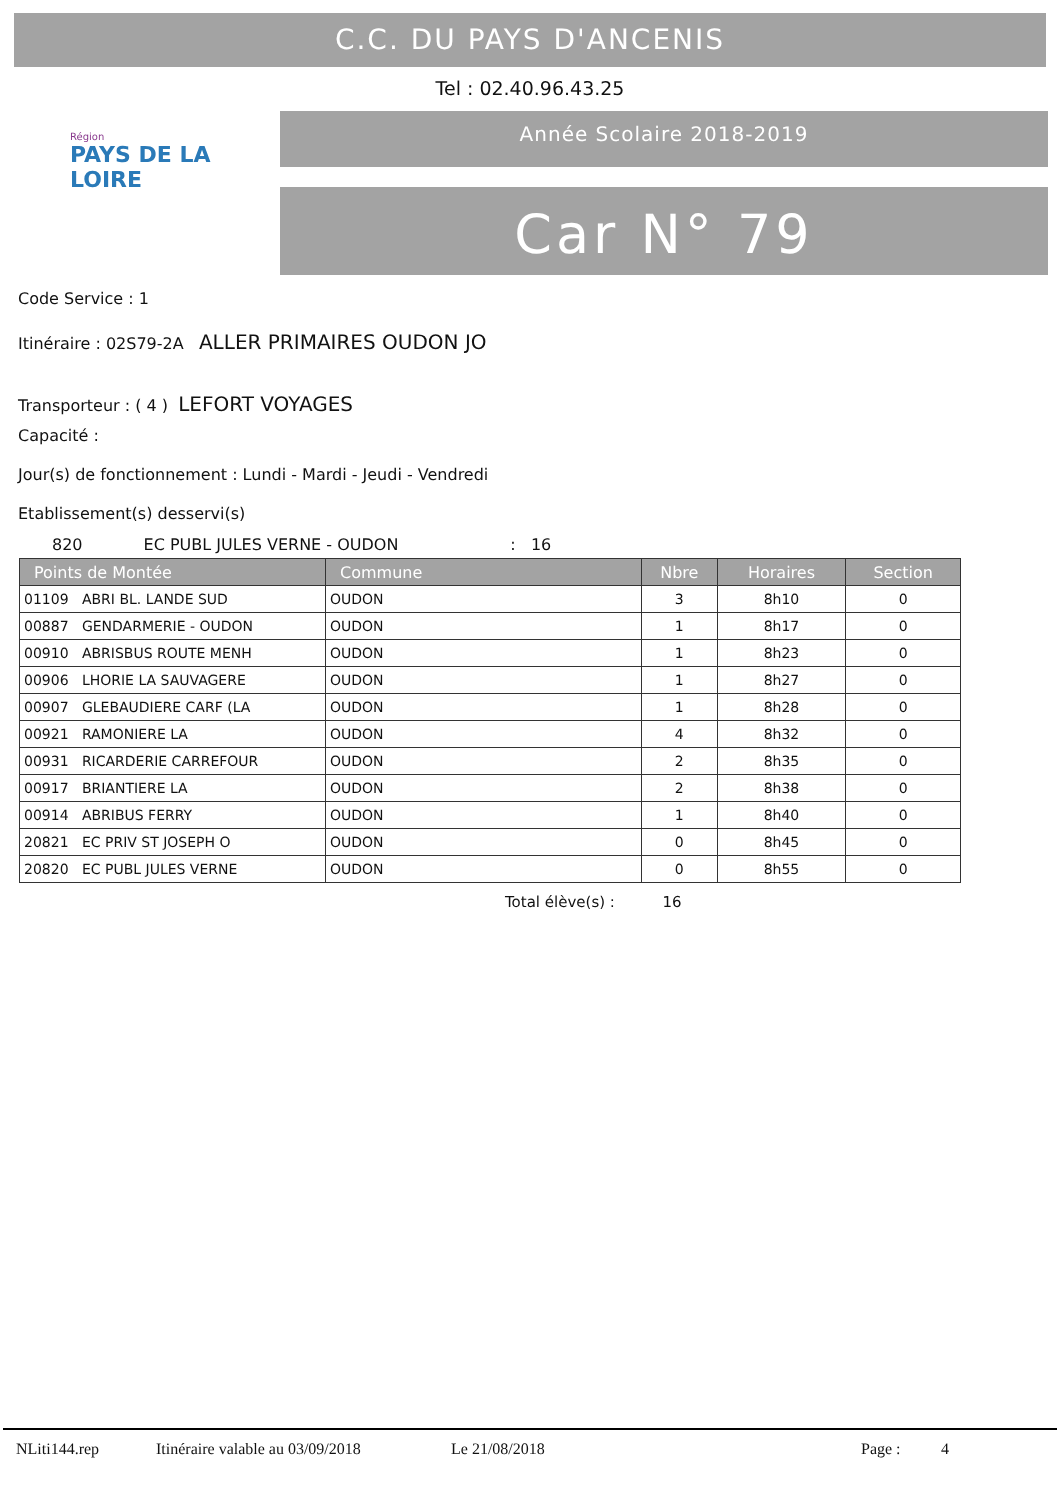C.C. DU PAYS D'ANCENIS
Tel : 02.40.96.43.25
Région
PAYS DE LA LOIRE
Année Scolaire 2018-2019
Car N° 79
Code Service : 1
Itinéraire : 02S79-2A ALLER PRIMAIRES OUDON JO
Transporteur : ( 4 ) LEFORT VOYAGES
Capacité :
Jour(s) de fonctionnement : Lundi - Mardi - Jeudi - Vendredi
Etablissement(s) desservi(s)
820 EC PUBL JULES VERNE - OUDON : 16
| Points de Montée | Commune | Nbre | Horaires | Section |
| --- | --- | --- | --- | --- |
| 01109 ABRI BL. LANDE SUD | OUDON | 3 | 8h10 | 0 |
| 00887 GENDARMERIE - OUDON | OUDON | 1 | 8h17 | 0 |
| 00910 ABRISBUS ROUTE MENH | OUDON | 1 | 8h23 | 0 |
| 00906 LHORIE LA SAUVAGERE | OUDON | 1 | 8h27 | 0 |
| 00907 GLEBAUDIERE CARF (LA | OUDON | 1 | 8h28 | 0 |
| 00921 RAMONIERE LA | OUDON | 4 | 8h32 | 0 |
| 00931 RICARDERIE CARREFOUR | OUDON | 2 | 8h35 | 0 |
| 00917 BRIANTIERE LA | OUDON | 2 | 8h38 | 0 |
| 00914 ABRIBUS FERRY | OUDON | 1 | 8h40 | 0 |
| 20821 EC PRIV ST JOSEPH O | OUDON | 0 | 8h45 | 0 |
| 20820 EC PUBL JULES VERNE | OUDON | 0 | 8h55 | 0 |
Total élève(s) : 16
NLiti144.rep Itinéraire valable au 03/09/2018 Le 21/08/2018 Page : 4